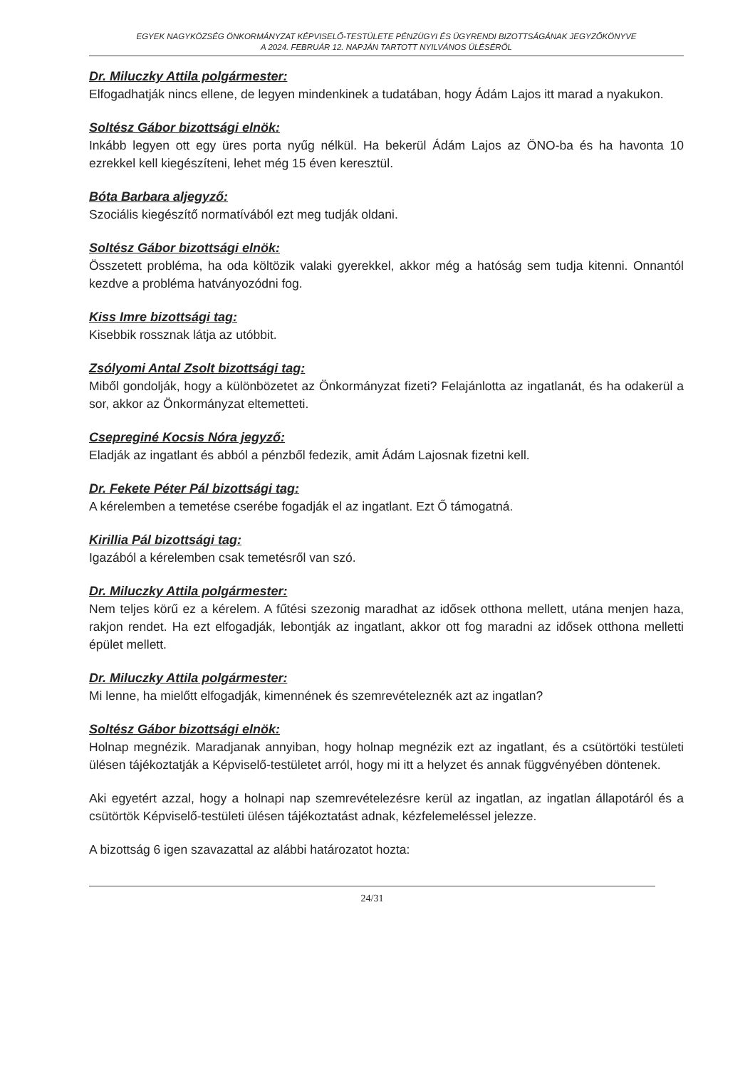EGYEK NAGYKÖZSÉG ÖNKORMÁNYZAT KÉPVISELŐ-TESTÜLETE PÉNZÜGYI ÉS ÜGYRENDI BIZOTTSÁGÁNAK JEGYZŐKÖNYVE
A 2024. FEBRUÁR 12. NAPJÁN TARTOTT NYILVÁNOS ÜLÉSÉRŐL
Dr. Miluczky Attila polgármester:
Elfogadhatják nincs ellene, de legyen mindenkinek a tudatában, hogy Ádám Lajos itt marad a nyakukon.
Soltész Gábor bizottsági elnök:
Inkább legyen ott egy üres porta nyűg nélkül. Ha bekerül Ádám Lajos az ÖNO-ba és ha havonta 10 ezrekkel kell kiegészíteni, lehet még 15 éven keresztül.
Bóta Barbara aljegyző:
Szociális kiegészítő normatívából ezt meg tudják oldani.
Soltész Gábor bizottsági elnök:
Összetett probléma, ha oda költözik valaki gyerekkel, akkor még a hatóság sem tudja kitenni. Onnantól kezdve a probléma hatványozódni fog.
Kiss Imre bizottsági tag:
Kisebbik rossznak látja az utóbbit.
Zsólyomi Antal Zsolt bizottsági tag:
Miből gondolják, hogy a különbözetet az Önkormányzat fizeti? Felajánlotta az ingatlanát, és ha odakerül a sor, akkor az Önkormányzat eltemetteti.
Csepreginé Kocsis Nóra jegyző:
Eladják az ingatlant és abból a pénzből fedezik, amit Ádám Lajosnak fizetni kell.
Dr. Fekete Péter Pál bizottsági tag:
A kérelemben a temetése cserébe fogadják el az ingatlant. Ezt Ő támogatná.
Kirillia Pál bizottsági tag:
Igazából a kérelemben csak temetésről van szó.
Dr. Miluczky Attila polgármester:
Nem teljes körű ez a kérelem. A fűtési szezonig maradhat az idősek otthona mellett, utána menjen haza, rakjon rendet. Ha ezt elfogadják, lebontják az ingatlant, akkor ott fog maradni az idősek otthona melletti épület mellett.
Dr. Miluczky Attila polgármester:
Mi lenne, ha mielőtt elfogadják, kimennének és szemrevételeznék azt az ingatlan?
Soltész Gábor bizottsági elnök:
Holnap megnézik. Maradjanak annyiban, hogy holnap megnézik ezt az ingatlant, és a csütörtöki testületi ülésen tájékoztatják a Képviselő-testületet arról, hogy mi itt a helyzet és annak függvényében döntenek.
Aki egyetért azzal, hogy a holnapi nap szemrevételezésre kerül az ingatlan, az ingatlan állapotáról és a csütörtök Képviselő-testületi ülésen tájékoztatást adnak, kézfelemeléssel jelezze.
A bizottság 6 igen szavazattal az alábbi határozatot hozta:
24/31